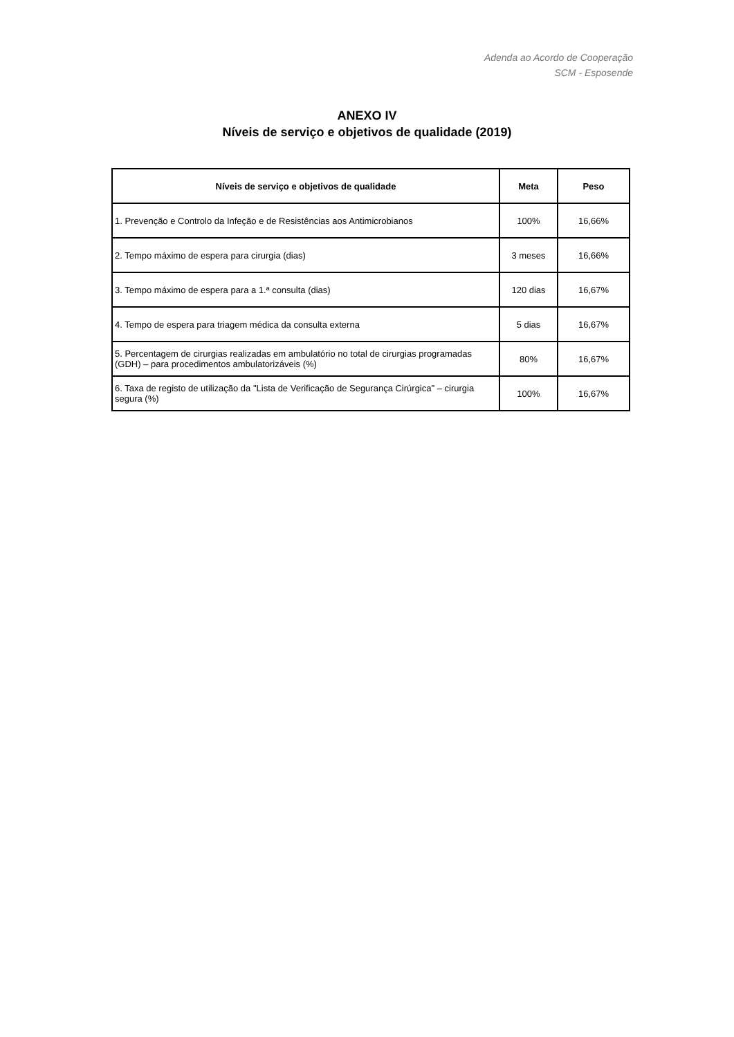Adenda ao Acordo de Cooperação
SCM - Esposende
ANEXO IV
Níveis de serviço e objetivos de qualidade (2019)
| Níveis de serviço e objetivos de qualidade | Meta | Peso |
| --- | --- | --- |
| 1. Prevenção e Controlo da Infeção e de Resistências aos Antimicrobianos | 100% | 16,66% |
| 2. Tempo máximo de espera para cirurgia (dias) | 3 meses | 16,66% |
| 3. Tempo máximo de espera para a 1.ª consulta (dias) | 120 dias | 16,67% |
| 4. Tempo de espera para triagem médica da consulta externa | 5 dias | 16,67% |
| 5. Percentagem de cirurgias realizadas em ambulatório no total de cirurgias programadas (GDH) – para procedimentos ambulatorizáveis (%) | 80% | 16,67% |
| 6. Taxa de registo de utilização da "Lista de Verificação de Segurança Cirúrgica" – cirurgia segura (%) | 100% | 16,67% |